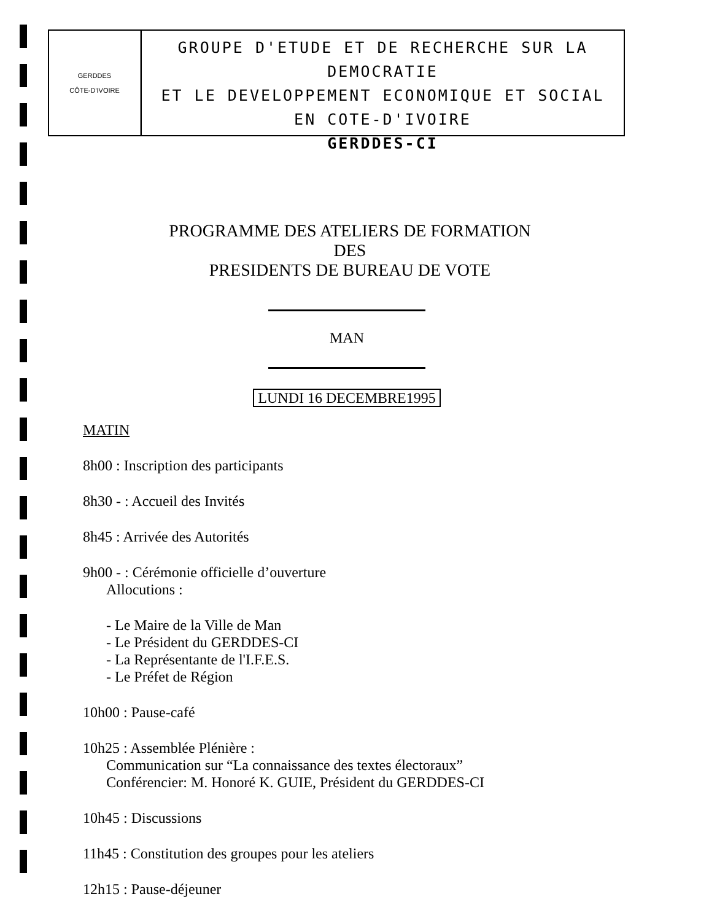GERDDES
CÔTE-D'IVOIRE
GROUPE D'ETUDE ET DE RECHERCHE SUR LA DEMOCRATIE
ET LE DEVELOPPEMENT ECONOMIQUE ET SOCIAL
EN COTE-D'IVOIRE
GERDDES-CI
PROGRAMME DES ATELIERS DE FORMATION
DES
PRESIDENTS DE BUREAU DE VOTE
MAN
LUNDI 16 DECEMBRE1995
MATIN
8h00 : Inscription des participants
8h30 - : Accueil des Invités
8h45 : Arrivée des Autorités
9h00 - : Cérémonie officielle d’ouverture
Allocutions :
- Le Maire de la Ville de Man
- Le Président du GERDDES-CI
- La Représentante de l'I.F.E.S.
- Le Préfet de Région
10h00 : Pause-café
10h25 : Assemblée Plénière :
Communication sur “La connaissance des textes électoraux”
Conférencier: M. Honoré K. GUIE, Président du GERDDES-CI
10h45 : Discussions
11h45 : Constitution des groupes pour les ateliers
12h15 : Pause-déjeuner